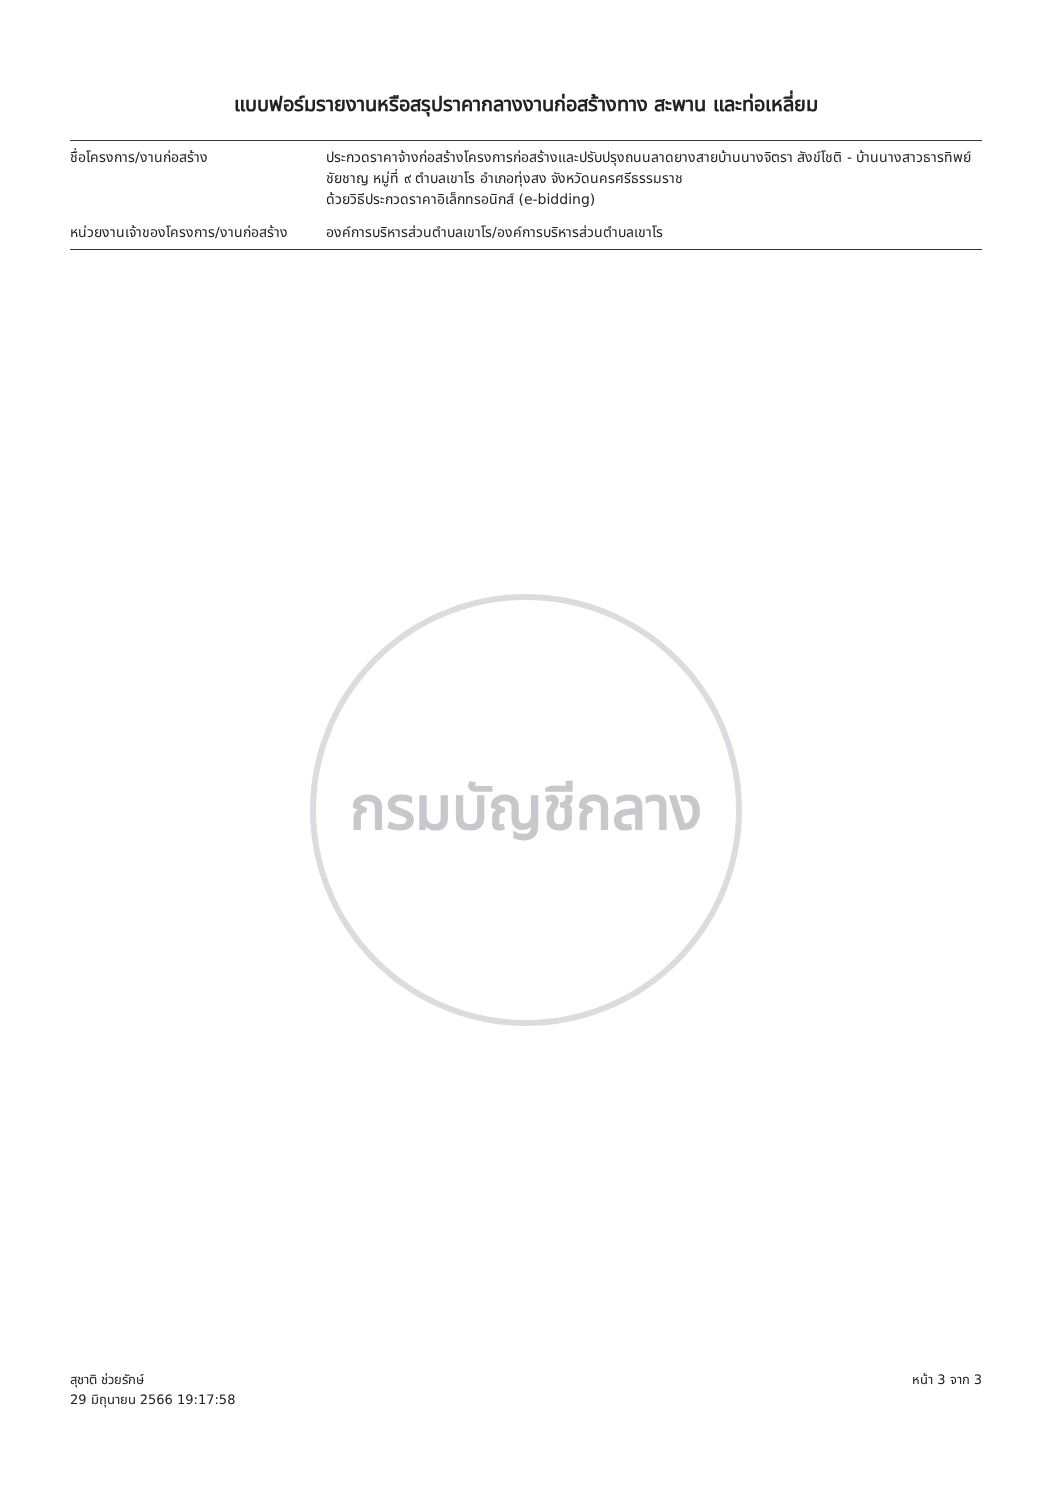แบบฟอร์มรายงานหรือสรุปราคากลางงานก่อสร้างทาง สะพาน และท่อเหลี่ยม
ชื่อโครงการ/งานก่อสร้าง ประกวดราคาจ้างก่อสร้างโครงการก่อสร้างและปรับปรุงถนนลาดยางสายบ้านนางจิตรา สังข์โชติ - บ้านนางสาวธารทิพย์ ชัยชาญ หมู่ที่ ๙ ตำบลเขาโร อำเภอทุ่งสง จังหวัดนครศรีธรรมราช
ด้วยวิธีประกวดราคาอิเล็กทรอนิกส์ (e-bidding)
หน่วยงานเจ้าของโครงการ/งานก่อสร้าง
องค์การบริหารส่วนตำบลเขาโร/องค์การบริหารส่วนตำบลเขาโร
กรมบัญชีกลาง
สุชาติ ช่วยรักษ์
29 มิถุนายน 2566 19:17:58
หน้า 3 จาก 3